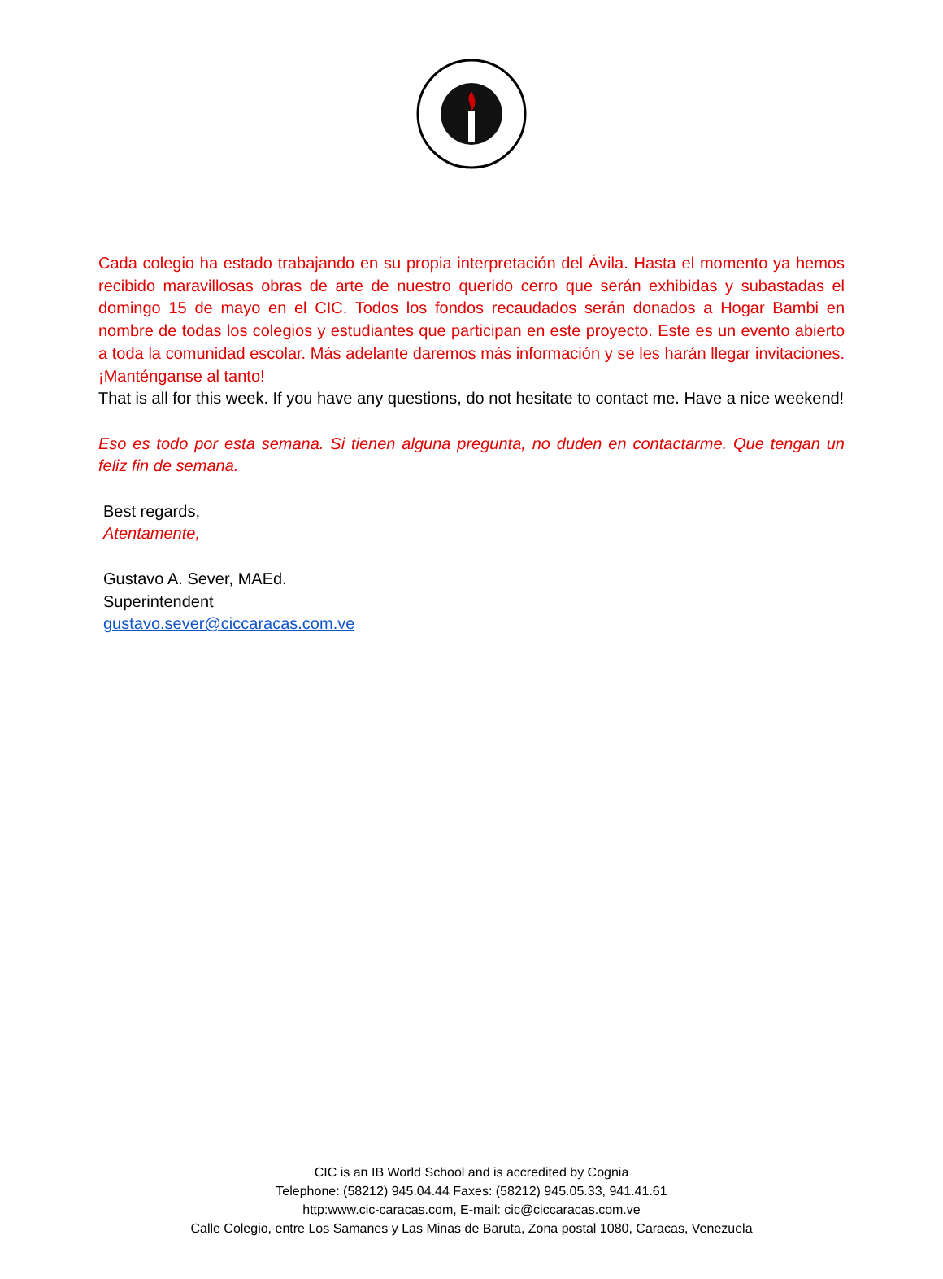Cada colegio ha estado trabajando en su propia interpretación del Ávila. Hasta el momento ya hemos recibido maravillosas obras de arte de nuestro querido cerro que serán exhibidas y subastadas el domingo 15 de mayo en el CIC. Todos los fondos recaudados serán donados a Hogar Bambi en nombre de todas los colegios y estudiantes que participan en este proyecto. Este es un evento abierto a toda la comunidad escolar. Más adelante daremos más información y se les harán llegar invitaciones. ¡Manténganse al tanto!
That is all for this week. If you have any questions, do not hesitate to contact me. Have a nice weekend!
Eso es todo por esta semana. Si tienen alguna pregunta, no duden en contactarme. Que tengan un feliz fin de semana.
Best regards,
Atentamente,
Gustavo A. Sever, MAEd.
Superintendent
gustavo.sever@ciccaracas.com.ve
CIC is an IB World School and is accredited by Cognia
Telephone: (58212) 945.04.44 Faxes: (58212) 945.05.33, 941.41.61
http:www.cic-caracas.com, E-mail: cic@ciccaracas.com.ve
Calle Colegio, entre Los Samanes y Las Minas de Baruta, Zona postal 1080, Caracas, Venezuela